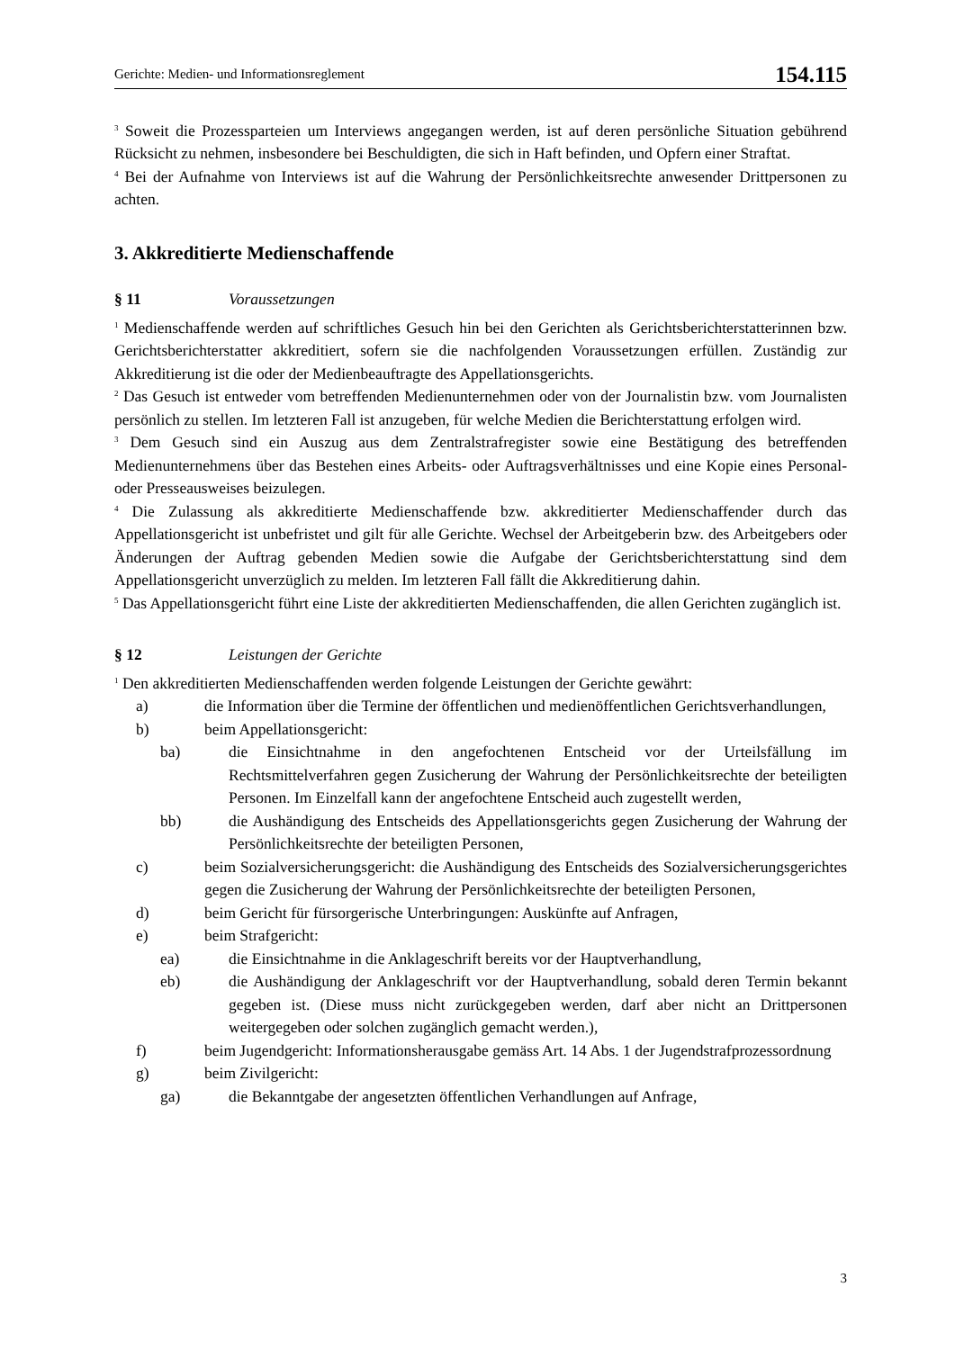Gerichte: Medien- und Informationsreglement 154.115
<sup>3</sup> Soweit die Prozessparteien um Interviews angegangen werden, ist auf deren persönliche Situation gebührend Rücksicht zu nehmen, insbesondere bei Beschuldigten, die sich in Haft befinden, und Opfern einer Straftat.
<sup>4</sup> Bei der Aufnahme von Interviews ist auf die Wahrung der Persönlichkeitsrechte anwesender Drittpersonen zu achten.
3. Akkreditierte Medienschaffende
§ 11 Voraussetzungen
<sup>1</sup> Medienschaffende werden auf schriftliches Gesuch hin bei den Gerichten als Gerichtsberichterstatterinnen bzw. Gerichtsberichterstatter akkreditiert, sofern sie die nachfolgenden Voraussetzungen erfüllen. Zuständig zur Akkreditierung ist die oder der Medienbeauftragte des Appellationsgerichts.
<sup>2</sup> Das Gesuch ist entweder vom betreffenden Medienunternehmen oder von der Journalistin bzw. vom Journalisten persönlich zu stellen. Im letzteren Fall ist anzugeben, für welche Medien die Berichterstattung erfolgen wird.
<sup>3</sup> Dem Gesuch sind ein Auszug aus dem Zentralstrafregister sowie eine Bestätigung des betreffenden Medienunternehmens über das Bestehen eines Arbeits- oder Auftragsverhältnisses und eine Kopie eines Personal- oder Presseausweises beizulegen.
<sup>4</sup> Die Zulassung als akkreditierte Medienschaffende bzw. akkreditierter Medienschaffender durch das Appellationsgericht ist unbefristet und gilt für alle Gerichte. Wechsel der Arbeitgeberin bzw. des Arbeitgebers oder Änderungen der Auftrag gebenden Medien sowie die Aufgabe der Gerichtsberichterstattung sind dem Appellationsgericht unverzüglich zu melden. Im letzteren Fall fällt die Akkreditierung dahin.
<sup>5</sup> Das Appellationsgericht führt eine Liste der akkreditierten Medienschaffenden, die allen Gerichten zugänglich ist.
§ 12 Leistungen der Gerichte
<sup>1</sup> Den akkreditierten Medienschaffenden werden folgende Leistungen der Gerichte gewährt:
a) die Information über die Termine der öffentlichen und medienöffentlichen Gerichtsverhandlungen,
b) beim Appellationsgericht:
ba) die Einsichtnahme in den angefochtenen Entscheid vor der Urteilsfällung im Rechtsmittelverfahren gegen Zusicherung der Wahrung der Persönlichkeitsrechte der beteiligten Personen. Im Einzelfall kann der angefochtene Entscheid auch zugestellt werden,
bb) die Aushändigung des Entscheids des Appellationsgerichts gegen Zusicherung der Wahrung der Persönlichkeitsrechte der beteiligten Personen,
c) beim Sozialversicherungsgericht: die Aushändigung des Entscheids des Sozialversicherungsgerichtes gegen die Zusicherung der Wahrung der Persönlichkeitsrechte der beteiligten Personen,
d) beim Gericht für fürsorgerische Unterbringungen: Auskünfte auf Anfragen,
e) beim Strafgericht:
ea) die Einsichtnahme in die Anklageschrift bereits vor der Hauptverhandlung,
eb) die Aushändigung der Anklageschrift vor der Hauptverhandlung, sobald deren Termin bekannt gegeben ist. (Diese muss nicht zurückgegeben werden, darf aber nicht an Drittpersonen weitergegeben oder solchen zugänglich gemacht werden.),
f) beim Jugendgericht: Informationsherausgabe gemäss Art. 14 Abs. 1 der Jugendstrafprozessordnung
g) beim Zivilgericht:
ga) die Bekanntgabe der angesetzten öffentlichen Verhandlungen auf Anfrage,
3